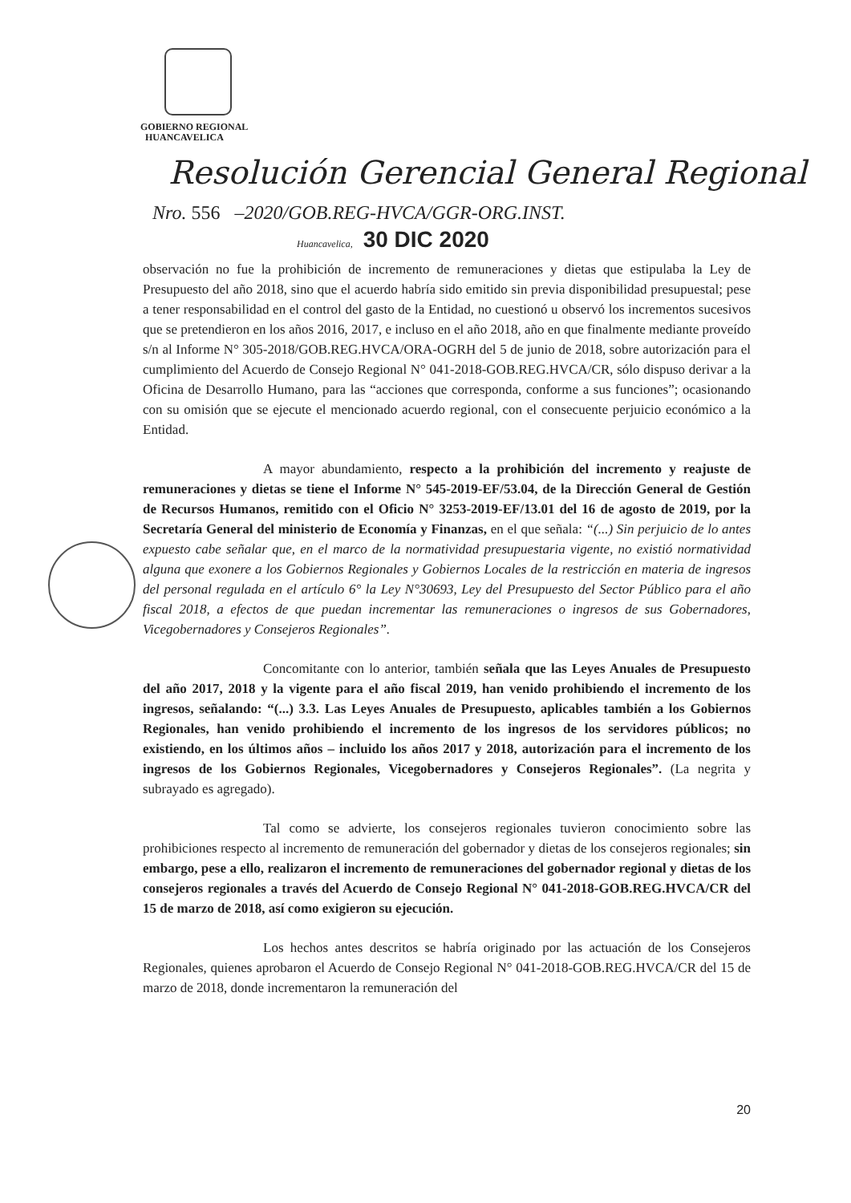GOBIERNO REGIONAL
HUANCAVELICA
Resolución Gerencial General Regional
Nro. 556 –2020/GOB.REG-HVCA/GGR-ORG.INST.
Huancavelica, 30 DIC 2020
observación no fue la prohibición de incremento de remuneraciones y dietas que estipulaba la Ley de Presupuesto del año 2018, sino que el acuerdo habría sido emitido sin previa disponibilidad presupuestal; pese a tener responsabilidad en el control del gasto de la Entidad, no cuestionó u observó los incrementos sucesivos que se pretendieron en los años 2016, 2017, e incluso en el año 2018, año en que finalmente mediante proveído s/n al Informe N° 305-2018/GOB.REG.HVCA/ORA-OGRH del 5 de junio de 2018, sobre autorización para el cumplimiento del Acuerdo de Consejo Regional N° 041-2018-GOB.REG.HVCA/CR, sólo dispuso derivar a la Oficina de Desarrollo Humano, para las “acciones que corresponda, conforme a sus funciones”; ocasionando con su omisión que se ejecute el mencionado acuerdo regional, con el consecuente perjuicio económico a la Entidad.
A mayor abundamiento, respecto a la prohibición del incremento y reajuste de remuneraciones y dietas se tiene el Informe N° 545-2019-EF/53.04, de la Dirección General de Gestión de Recursos Humanos, remitido con el Oficio N° 3253-2019-EF/13.01 del 16 de agosto de 2019, por la Secretaría General del ministerio de Economía y Finanzas, en el que señala: “(...) Sin perjuicio de lo antes expuesto cabe señalar que, en el marco de la normatividad presupuestaria vigente, no existió normatividad alguna que exonere a los Gobiernos Regionales y Gobiernos Locales de la restricción en materia de ingresos del personal regulada en el artículo 6° la Ley N°30693, Ley del Presupuesto del Sector Público para el año fiscal 2018, a efectos de que puedan incrementar las remuneraciones o ingresos de sus Gobernadores, Vicegobernadores y Consejeros Regionales”.
Concomitante con lo anterior, también señala que las Leyes Anuales de Presupuesto del año 2017, 2018 y la vigente para el año fiscal 2019, han venido prohibiendo el incremento de los ingresos, señalando: “(...) 3.3. Las Leyes Anuales de Presupuesto, aplicables también a los Gobiernos Regionales, han venido prohibiendo el incremento de los ingresos de los servidores públicos; no existiendo, en los últimos años – incluido los años 2017 y 2018, autorización para el incremento de los ingresos de los Gobiernos Regionales, Vicegobernadores y Consejeros Regionales”. (La negrita y subrayado es agregado).
Tal como se advierte, los consejeros regionales tuvieron conocimiento sobre las prohibiciones respecto al incremento de remuneración del gobernador y dietas de los consejeros regionales; sin embargo, pese a ello, realizaron el incremento de remuneraciones del gobernador regional y dietas de los consejeros regionales a través del Acuerdo de Consejo Regional N° 041-2018-GOB.REG.HVCA/CR del 15 de marzo de 2018, así como exigieron su ejecución.
Los hechos antes descritos se habría originado por las actuación de los Consejeros Regionales, quienes aprobaron el Acuerdo de Consejo Regional N° 041-2018-GOB.REG.HVCA/CR del 15 de marzo de 2018, donde incrementaron la remuneración del
20